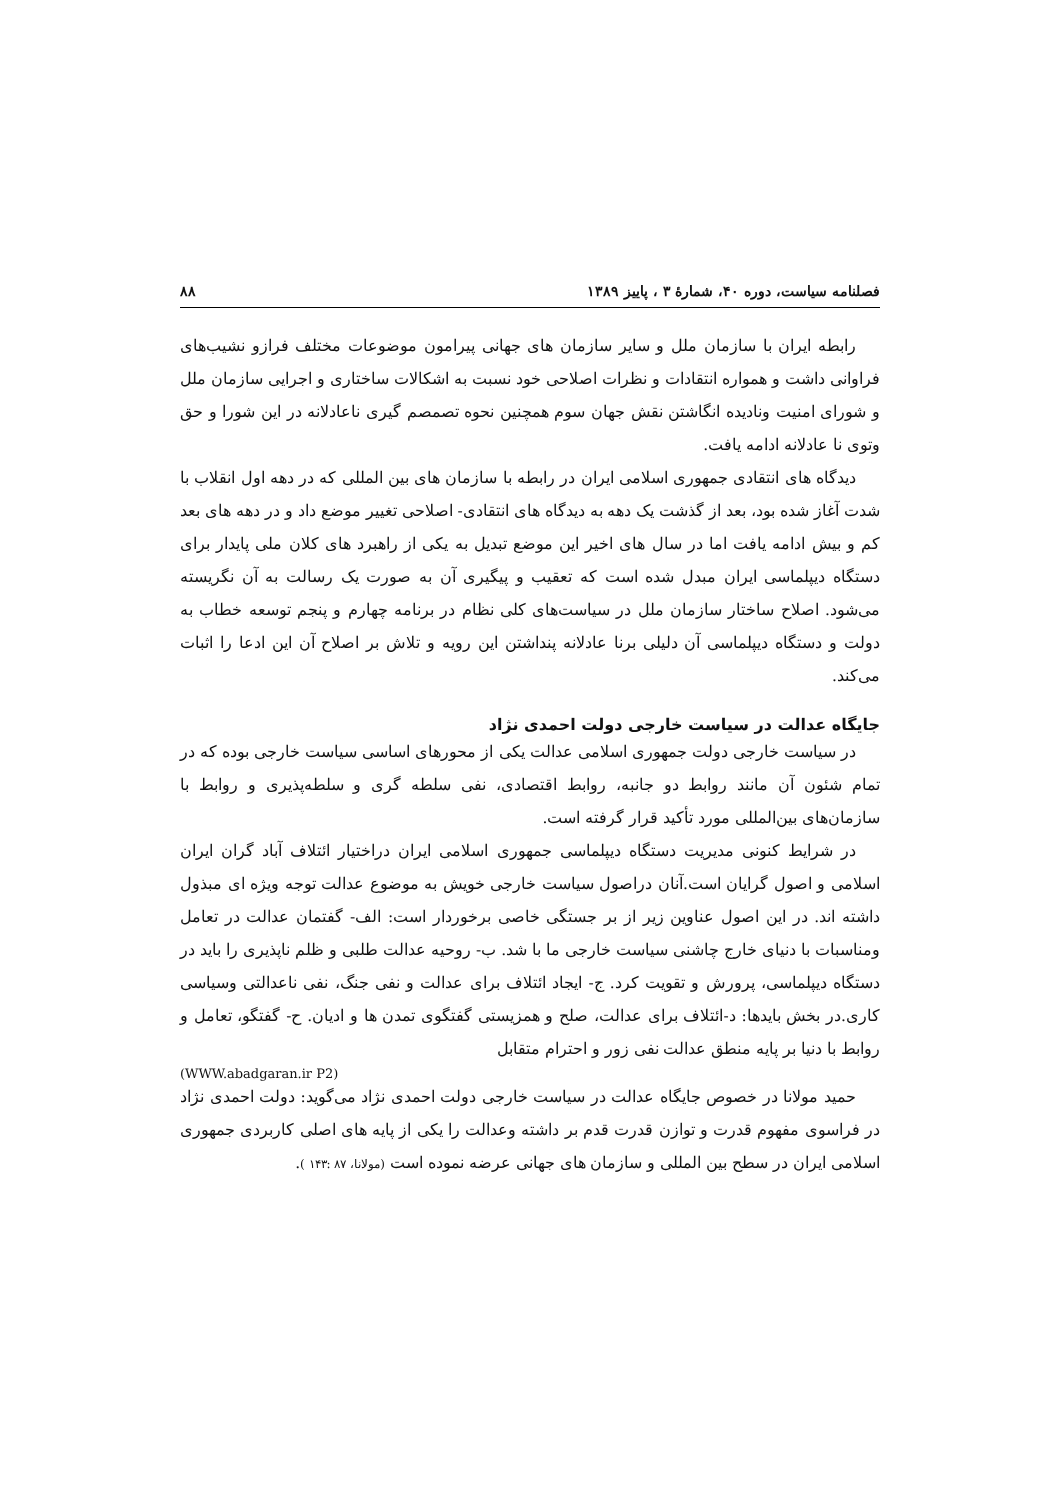فصلنامه سیاست، دوره ۴۰، شمارهٔ ۳ ، پاییز ۱۳۸۹ ۸۸
رابطه ایران با سازمان ملل و سایر سازمان های جهانی پیرامون موضوعات مختلف فرازو نشیب‌های فراوانی داشت و همواره انتقادات و نظرات اصلاحی خود نسبت به اشکالات ساختاری و اجرایی سازمان ملل و شورای امنیت ونادیده انگاشتن نقش جهان سوم همچنین نحوه تصمصم گیری ناعادلانه در این شورا و حق وتوی نا عادلانه ادامه یافت.
دیدگاه های انتقادی جمهوری اسلامی ایران در رابطه با سازمان های بین المللی که در دهه اول انقلاب با شدت آغاز شده بود، بعد از گذشت یک دهه به دیدگاه های انتقادی- اصلاحی تغییر موضع داد و در دهه های بعد کم و بیش ادامه یافت اما در سال های اخیر این موضع تبدیل به یکی از راهبرد های کلان ملی پایدار برای دستگاه دیپلماسی ایران مبدل شده است که تعقیب و پیگیری آن به صورت یک رسالت به آن نگریسته می‌شود. اصلاح ساختار سازمان ملل در سیاست‌های کلی نظام در برنامه چهارم و پنجم توسعه خطاب به دولت و دستگاه دیپلماسی آن دلیلی برنا عادلانه پنداشتن این رویه و تلاش بر اصلاح آن این ادعا را اثبات می‌کند.
جایگاه عدالت در سیاست خارجی دولت احمدی نژاد
در سیاست خارجی دولت جمهوری اسلامی عدالت یکی از محورهای اساسی سیاست خارجی بوده که در تمام شئون آن مانند روابط دو جانبه، روابط اقتصادی، نفی سلطه گری و سلطه‌پذیری و روابط با سازمان‌های بین‌المللی مورد تأکید قرار گرفته است.
در شرایط کنونی مدیریت دستگاه دیپلماسی جمهوری اسلامی ایران دراختیار ائتلاف آباد گران ایران اسلامی و اصول گرایان است.آنان دراصول سیاست خارجی خویش به موضوع عدالت توجه ویژه ای مبذول داشته اند. در این اصول عناوین زیر از بر جستگی خاصی برخوردار است: الف- گفتمان عدالت در تعامل ومناسبات با دنیای خارج چاشنی سیاست خارجی ما با شد. ب- روحیه عدالت طلبی و ظلم ناپذیری را باید در دستگاه دیپلماسی، پرورش و تقویت کرد. ج- ایجاد ائتلاف برای عدالت و نفی جنگ، نفی ناعدالتی وسیاسی کاری.در بخش بایدها: د-ائتلاف برای عدالت، صلح و همزیستی گفتگوی تمدن ها و ادیان. ح- گفتگو، تعامل و روابط با دنیا بر پایه منطق عدالت نفی زور و احترام متقابل
(WWW.abadgaran.ir P2)
حمید مولانا در خصوص جایگاه عدالت در سیاست خارجی دولت احمدی نژاد می‌گوید: دولت احمدی نژاد در فراسوی مفهوم قدرت و توازن قدرت قدم بر داشته وعدالت را یکی از پایه های اصلی کاربردی جمهوری اسلامی ایران در سطح بین المللی و سازمان های جهانی عرضه نموده است (مولانا، ۸۷ :۱۴۳ ).